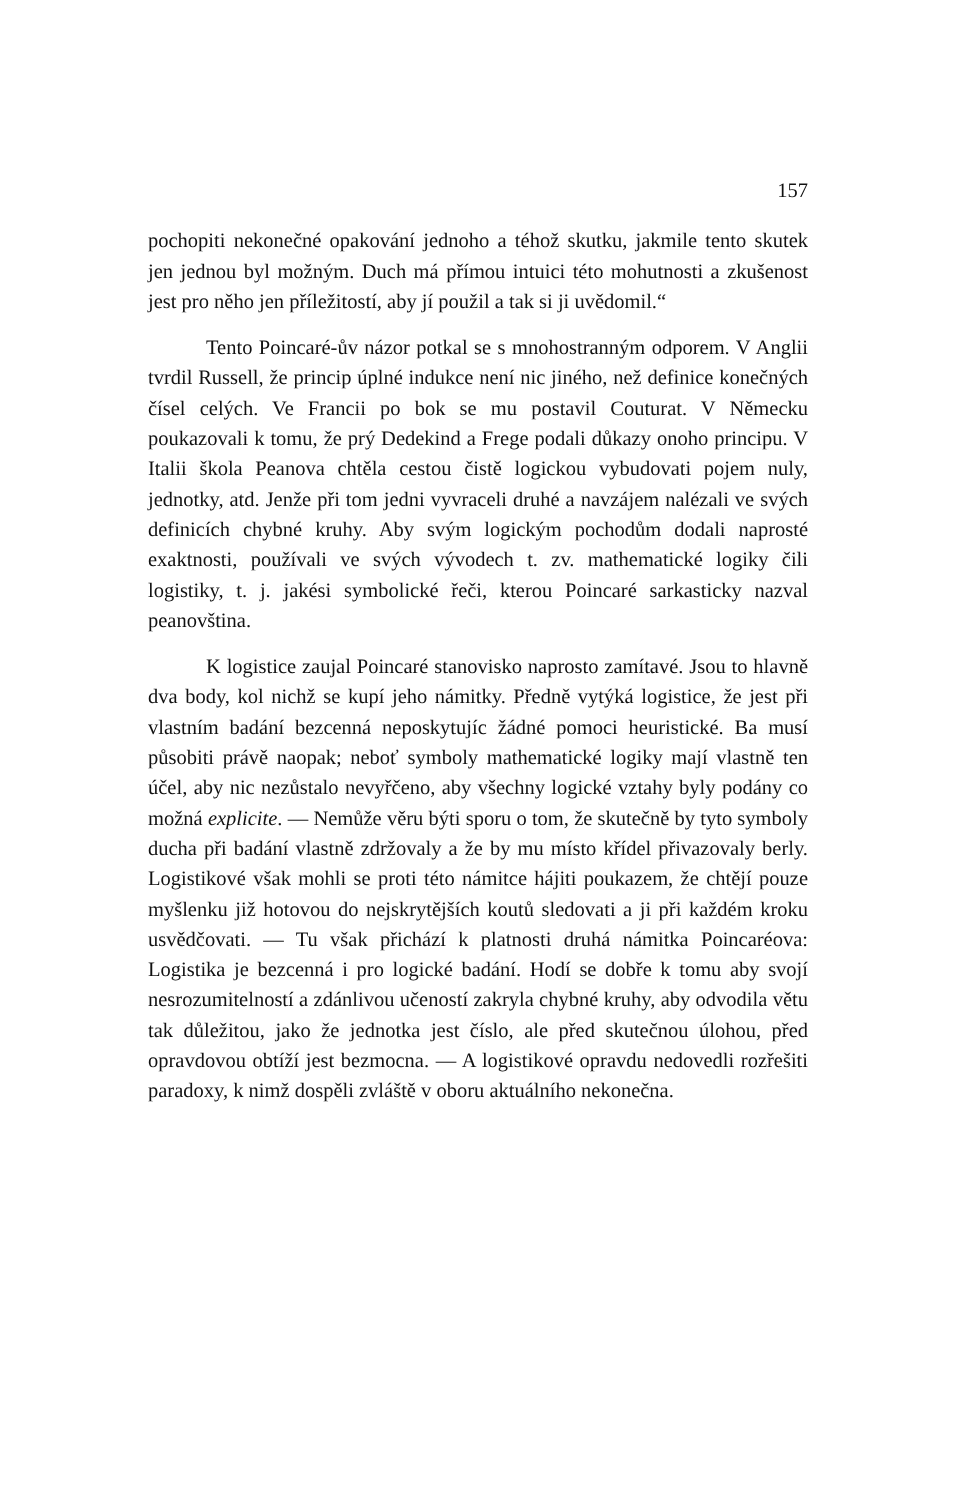157
pochopiti nekonečné opakování jednoho a téhož skutku, jakmile tento skutek jen jednou byl možným. Duch má přímou intuici této mohutnosti a zkušenost jest pro něho jen příležitostí, aby jí použil a tak si ji uvědomil.“
Tento Poincaré-ův názor potkal se s mnohostranným odporem. V Anglii tvrdil Russell, že princip úplné indukce není nic jiného, než definice konečných čísel celých. Ve Francii po bok se mu postavil Couturat. V Německu poukazovali k tomu, že prý Dedekind a Frege podali důkazy onoho principu. V Italii škola Peanova chtěla cestou čistě logickou vybudovati pojem nuly, jednotky, atd. Jenže při tom jedni vyvraceli druhé a navzájem nalézali ve svých definicích chybné kruhy. Aby svým logickým pochodům dodali naprosté exaktnosti, používali ve svých vývodech t. zv. mathematické logiky čili logistiky, t. j. jakési symbolické řeči, kterou Poincaré sarkasticky nazval peanovština.
K logistice zaujal Poincaré stanovisko naprosto zamítavé. Jsou to hlavně dva body, kol nichž se kupí jeho námitky. Předně vytýká logistice, že jest při vlastním badání bezcenná neposkytujíc žádné pomoci heuristické. Ba musí působiti právě naopak; neboť symboly mathematické logiky mají vlastně ten účel, aby nic nezůstalo nevyřčeno, aby všechny logické vztahy byly podány co možná explicite. — Nemůže věru býti sporu o tom, že skutečně by tyto symboly ducha při badání vlastně zdržovaly a že by mu místo křídel přivazovaly berly. Logistikové však mohli se proti této námitce hájiti poukazem, že chtějí pouze myšlenku již hotovou do nejskrytějších koutů sledovati a ji při každém kroku usvědčovati. — Tu však přichází k platnosti druhá námitka Poincaréova: Logistika je bezcenná i pro logické badání. Hodí se dobře k tomu aby svojí nesrozumitelností a zdánlivou učeností zakryla chybné kruhy, aby odvodila větu tak důležitou, jako že jednotka jest číslo, ale před skutečnou úlohou, před opravdovou obtíží jest bezmocna. — A logistikové opravdu nedovedli rozřešiti paradoxy, k nimž dospěli zvláště v oboru aktuálního nekonečna.